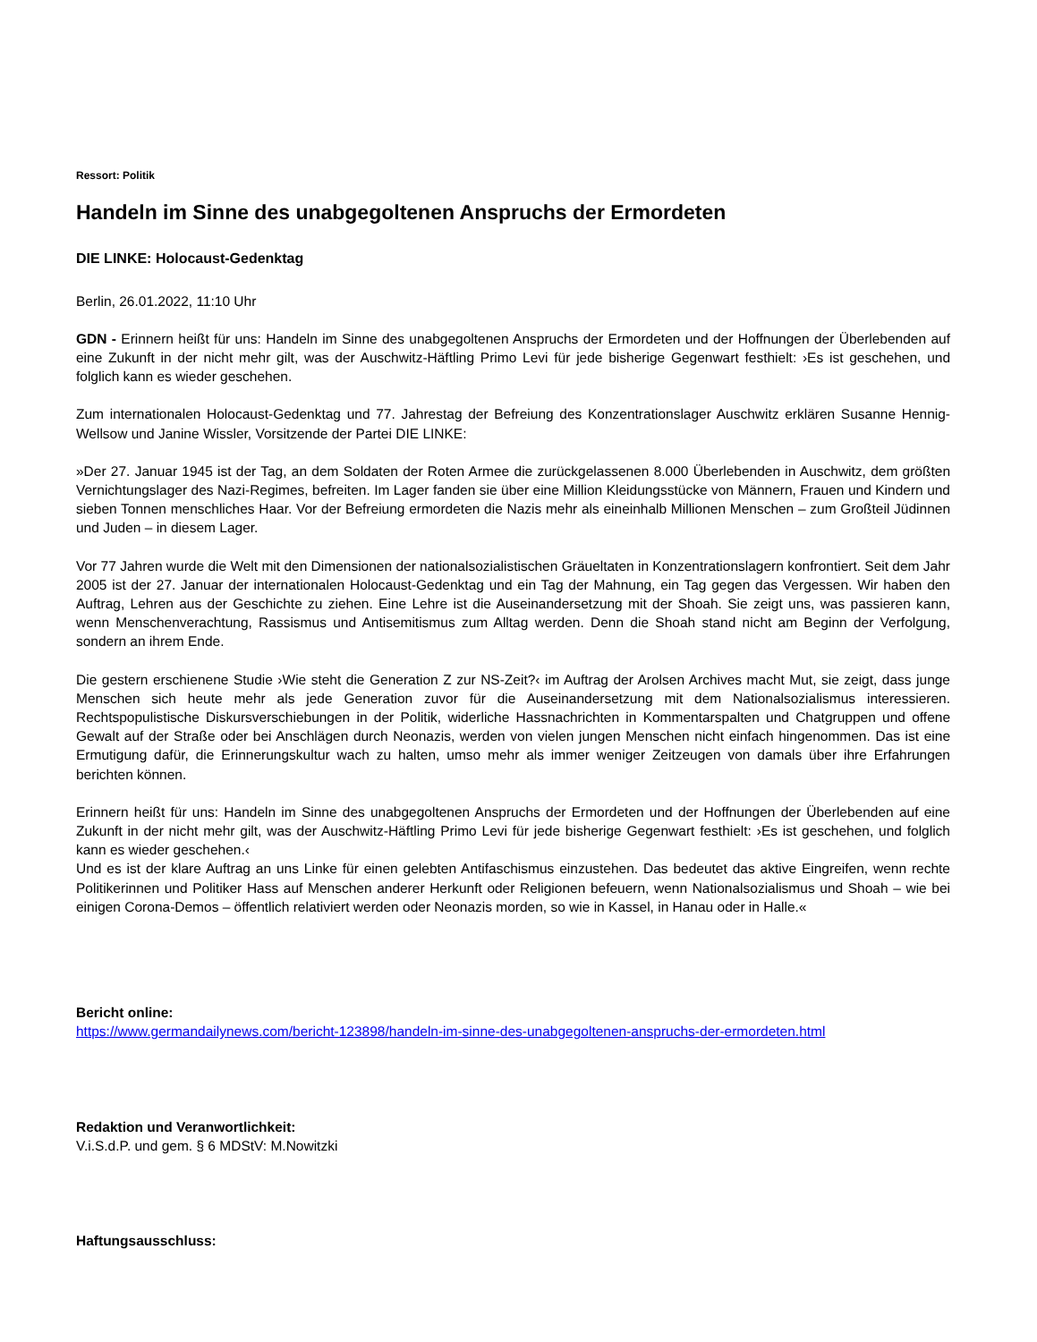Ressort: Politik
Handeln im Sinne des unabgegoltenen Anspruchs der Ermordeten
DIE LINKE: Holocaust-Gedenktag
Berlin, 26.01.2022, 11:10 Uhr
GDN - Erinnern heißt für uns: Handeln im Sinne des unabgegoltenen Anspruchs der Ermordeten und der Hoffnungen der Überlebenden auf eine Zukunft in der nicht mehr gilt, was der Auschwitz-Häftling Primo Levi für jede bisherige Gegenwart festhielt: ›Es ist geschehen, und folglich kann es wieder geschehen.
Zum internationalen Holocaust-Gedenktag und 77. Jahrestag der Befreiung des Konzentrationslager Auschwitz erklären Susanne Hennig-Wellsow und Janine Wissler, Vorsitzende der Partei DIE LINKE:
»Der 27. Januar 1945 ist der Tag, an dem Soldaten der Roten Armee die zurückgelassenen 8.000 Überlebenden in Auschwitz, dem größten Vernichtungslager des Nazi-Regimes, befreiten. Im Lager fanden sie über eine Million Kleidungsstücke von Männern, Frauen und Kindern und sieben Tonnen menschliches Haar. Vor der Befreiung ermordeten die Nazis mehr als eineinhalb Millionen Menschen – zum Großteil Jüdinnen und Juden – in diesem Lager.
Vor 77 Jahren wurde die Welt mit den Dimensionen der nationalsozialistischen Gräueltaten in Konzentrationslagern konfrontiert. Seit dem Jahr 2005 ist der 27. Januar der internationalen Holocaust-Gedenktag und ein Tag der Mahnung, ein Tag gegen das Vergessen. Wir haben den Auftrag, Lehren aus der Geschichte zu ziehen. Eine Lehre ist die Auseinandersetzung mit der Shoah. Sie zeigt uns, was passieren kann, wenn Menschenverachtung, Rassismus und Antisemitismus zum Alltag werden. Denn die Shoah stand nicht am Beginn der Verfolgung, sondern an ihrem Ende.
Die gestern erschienene Studie ›Wie steht die Generation Z zur NS-Zeit?‹ im Auftrag der Arolsen Archives macht Mut, sie zeigt, dass junge Menschen sich heute mehr als jede Generation zuvor für die Auseinandersetzung mit dem Nationalsozialismus interessieren. Rechtspopulistische Diskursverschiebungen in der Politik, widerliche Hassnachrichten in Kommentarspalten und Chatgruppen und offene Gewalt auf der Straße oder bei Anschlägen durch Neonazis, werden von vielen jungen Menschen nicht einfach hingenommen. Das ist eine Ermutigung dafür, die Erinnerungskultur wach zu halten, umso mehr als immer weniger Zeitzeugen von damals über ihre Erfahrungen berichten können.
Erinnern heißt für uns: Handeln im Sinne des unabgegoltenen Anspruchs der Ermordeten und der Hoffnungen der Überlebenden auf eine Zukunft in der nicht mehr gilt, was der Auschwitz-Häftling Primo Levi für jede bisherige Gegenwart festhielt: ›Es ist geschehen, und folglich kann es wieder geschehen.‹
Und es ist der klare Auftrag an uns Linke für einen gelebten Antifaschismus einzustehen. Das bedeutet das aktive Eingreifen, wenn rechte Politikerinnen und Politiker Hass auf Menschen anderer Herkunft oder Religionen befeuern, wenn Nationalsozialismus und Shoah – wie bei einigen Corona-Demos – öffentlich relativiert werden oder Neonazis morden, so wie in Kassel, in Hanau oder in Halle.«
Bericht online:
https://www.germandailynews.com/bericht-123898/handeln-im-sinne-des-unabgegoltenen-anspruchs-der-ermordeten.html
Redaktion und Veranwortlichkeit:
V.i.S.d.P. und gem. § 6 MDStV: M.Nowitzki
Haftungsausschluss: